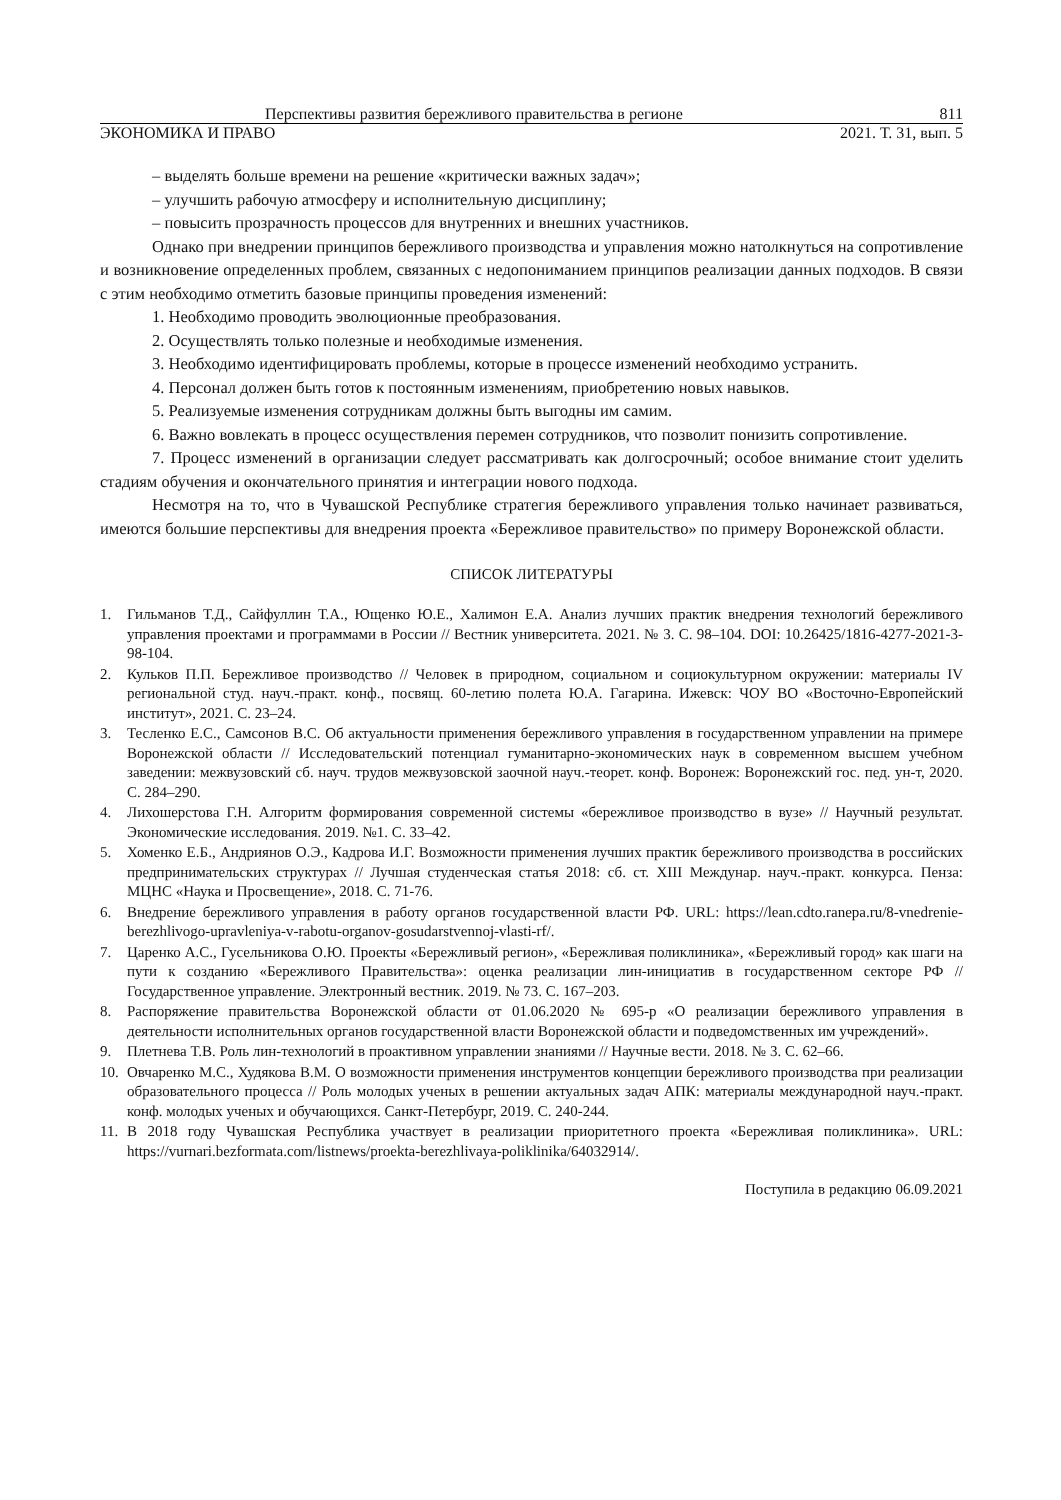Перспективы развития бережливого правительства в регионе 811
ЭКОНОМИКА И ПРАВО 2021. Т. 31, вып. 5
– выделять больше времени на решение «критически важных задач»;
– улучшить рабочую атмосферу и исполнительную дисциплину;
– повысить прозрачность процессов для внутренних и внешних участников.
Однако при внедрении принципов бережливого производства и управления можно натолкнуться на сопротивление и возникновение определенных проблем, связанных с недопониманием принципов реализации данных подходов. В связи с этим необходимо отметить базовые принципы проведения изменений:
1. Необходимо проводить эволюционные преобразования.
2. Осуществлять только полезные и необходимые изменения.
3. Необходимо идентифицировать проблемы, которые в процессе изменений необходимо устранить.
4. Персонал должен быть готов к постоянным изменениям, приобретению новых навыков.
5. Реализуемые изменения сотрудникам должны быть выгодны им самим.
6. Важно вовлекать в процесс осуществления перемен сотрудников, что позволит понизить сопротивление.
7. Процесс изменений в организации следует рассматривать как долгосрочный; особое внимание стоит уделить стадиям обучения и окончательного принятия и интеграции нового подхода.
Несмотря на то, что в Чувашской Республике стратегия бережливого управления только начинает развиваться, имеются большие перспективы для внедрения проекта «Бережливое правительство» по примеру Воронежской области.
СПИСОК ЛИТЕРАТУРЫ
1. Гильманов Т.Д., Сайфуллин Т.А., Ющенко Ю.Е., Халимон Е.А. Анализ лучших практик внедрения технологий бережливого управления проектами и программами в России // Вестник университета. 2021. № 3. С. 98–104. DOI: 10.26425/1816-4277-2021-3-98-104.
2. Кульков П.П. Бережливое производство // Человек в природном, социальном и социокультурном окружении: материалы IV региональной студ. науч.-практ. конф., посвящ. 60-летию полета Ю.А. Гагарина. Ижевск: ЧОУ ВО «Восточно-Европейский институт», 2021. С. 23–24.
3. Тесленко Е.С., Самсонов В.С. Об актуальности применения бережливого управления в государственном управлении на примере Воронежской области // Исследовательский потенциал гуманитарно-экономических наук в современном высшем учебном заведении: межвузовский сб. науч. трудов межвузовской заочной науч.-теорет. конф. Воронеж: Воронежский гос. пед. ун-т, 2020. С. 284–290.
4. Лихошерстова Г.Н. Алгоритм формирования современной системы «бережливое производство в вузе» // Научный результат. Экономические исследования. 2019. №1. С. 33–42.
5. Хоменко Е.Б., Андриянов О.Э., Кадрова И.Г. Возможности применения лучших практик бережливого производства в российских предпринимательских структурах // Лучшая студенческая статья 2018: сб. ст. XIII Междунар. науч.-практ. конкурса. Пенза: МЦНС «Наука и Просвещение», 2018. С. 71-76.
6. Внедрение бережливого управления в работу органов государственной власти РФ. URL: https://lean.cdto.ranepa.ru/8-vnedrenie-berezhlivogo-upravleniya-v-rabotu-organov-gosudarstvennoj-vlasti-rf/.
7. Царенко А.С., Гусельникова О.Ю. Проекты «Бережливый регион», «Бережливая поликлиника», «Бережливый город» как шаги на пути к созданию «Бережливого Правительства»: оценка реализации лин-инициатив в государственном секторе РФ // Государственное управление. Электронный вестник. 2019. № 73. С. 167–203.
8. Распоряжение правительства Воронежской области от 01.06.2020 № 695-р «О реализации бережливого управления в деятельности исполнительных органов государственной власти Воронежской области и подведомственных им учреждений».
9. Плетнева Т.В. Роль лин-технологий в проактивном управлении знаниями // Научные вести. 2018. № 3. С. 62–66.
10. Овчаренко М.С., Худякова В.М. О возможности применения инструментов концепции бережливого производства при реализации образовательного процесса // Роль молодых ученых в решении актуальных задач АПК: материалы международной науч.-практ. конф. молодых ученых и обучающихся. Санкт-Петербург, 2019. С. 240-244.
11. В 2018 году Чувашская Республика участвует в реализации приоритетного проекта «Бережливая поликлиника». URL: https://vurnari.bezformata.com/listnews/proekta-berezhlivaya-poliklinika/64032914/.
Поступила в редакцию 06.09.2021